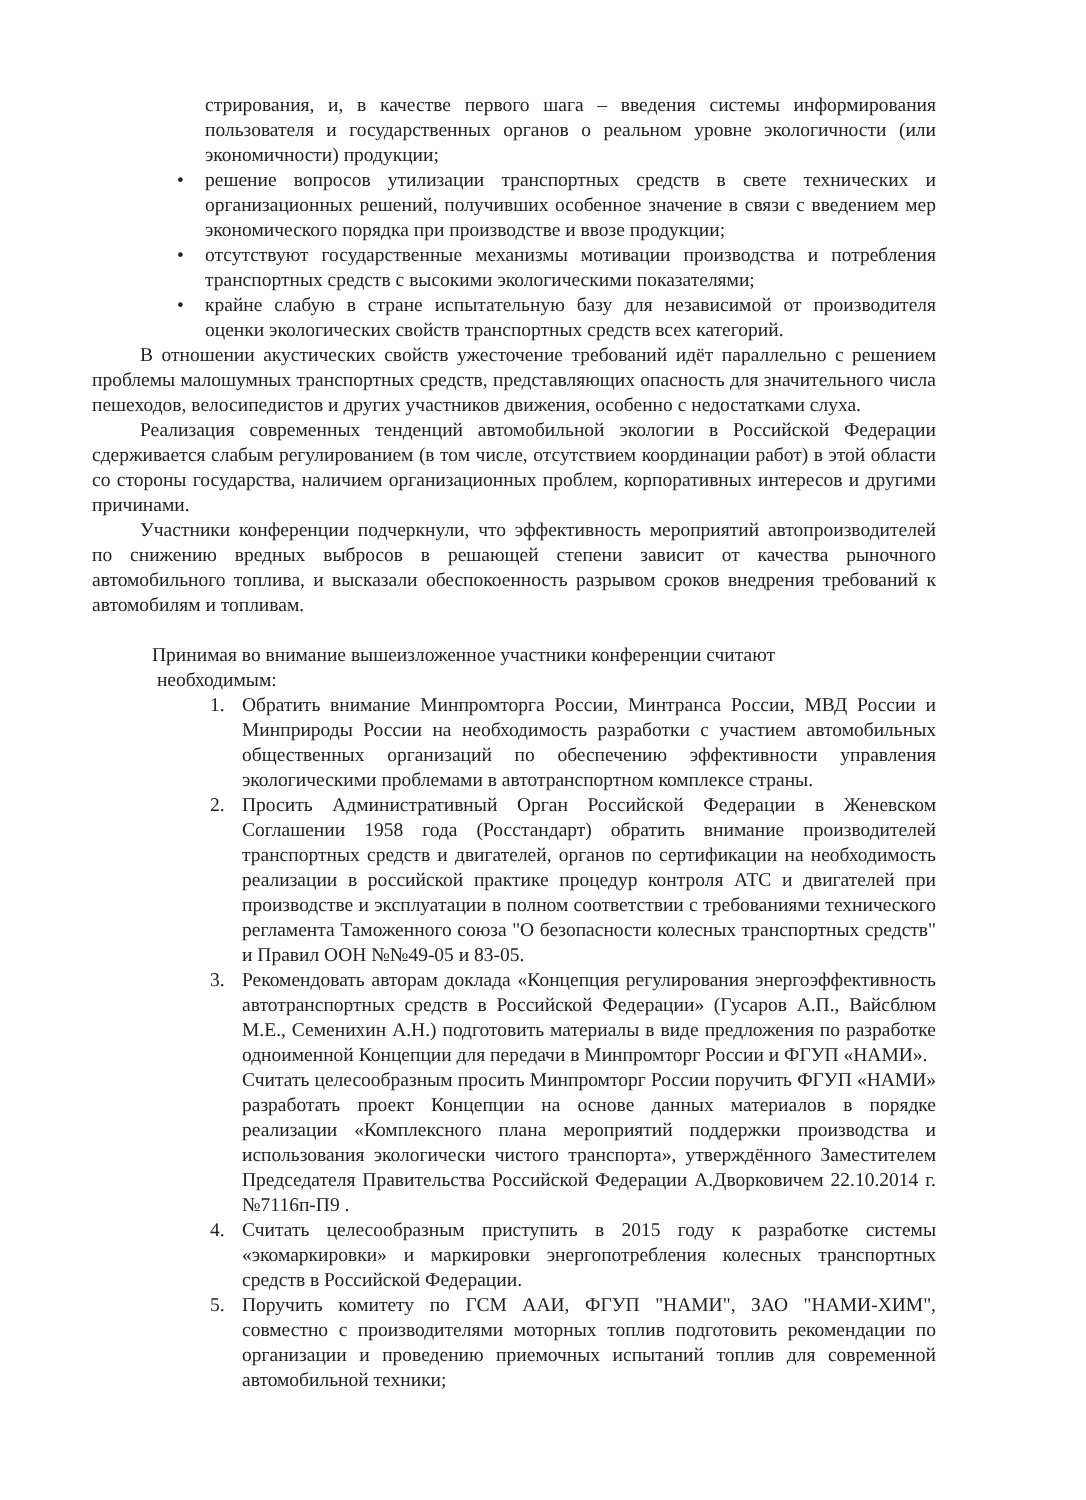стрирования, и, в качестве первого шага – введения системы информирования пользователя и государственных органов о реальном уровне экологичности (или экономичности) продукции;
• решение вопросов утилизации транспортных средств в свете технических и организационных решений, получивших особенное значение в связи с введением мер экономического порядка при производстве и ввозе продукции;
• отсутствуют государственные механизмы мотивации производства и потребления транспортных средств с высокими экологическими показателями;
• крайне слабую в стране испытательную базу для независимой от производителя оценки экологических свойств транспортных средств всех категорий.
В отношении акустических свойств ужесточение требований идёт параллельно с решением проблемы малошумных транспортных средств, представляющих опасность для значительного числа пешеходов, велосипедистов и других участников движения, особенно с недостатками слуха.
Реализация современных тенденций автомобильной экологии в Российской Федерации сдерживается слабым регулированием (в том числе, отсутствием координации работ) в этой области со стороны государства, наличием организационных проблем, корпоративных интересов и другими причинами.
Участники конференции подчеркнули, что эффективность мероприятий автопроизводителей по снижению вредных выбросов в решающей степени зависит от качества рыночного автомобильного топлива, и высказали обеспокоенность разрывом сроков внедрения требований к автомобилям и топливам.
Принимая во внимание вышеизложенное участники конференции считают
необходимым:
1. Обратить внимание Минпромторга России, Минтранса России, МВД России и Минприроды России на необходимость разработки с участием автомобильных общественных организаций по обеспечению эффективности управления экологическими проблемами в автотранспортном комплексе страны.
2. Просить Административный Орган Российской Федерации в Женевском Соглашении 1958 года (Росстандарт) обратить внимание производителей транспортных средств и двигателей, органов по сертификации на необходимость реализации в российской практике процедур контроля АТС и двигателей при производстве и эксплуатации в полном соответствии с требованиями технического регламента Таможенного союза "О безопасности колесных транспортных средств" и Правил ООН №№49-05 и 83-05.
3. Рекомендовать авторам доклада «Концепция регулирования энергоэффективность автотранспортных средств в Российской Федерации» (Гусаров А.П., Вайсблюм М.Е., Семенихин А.Н.) подготовить материалы в виде предложения по разработке одноименной Концепции для передачи в Минпромторг России и ФГУП «НАМИ».
Считать целесообразным просить Минпромторг России поручить ФГУП «НАМИ» разработать проект Концепции на основе данных материалов в порядке реализации «Комплексного плана мероприятий поддержки производства и использования экологически чистого транспорта», утверждённого Заместителем Председателя Правительства Российской Федерации А.Дворковичем 22.10.2014 г. №7116п-П9 .
4. Считать целесообразным приступить в 2015 году к разработке системы «экомаркировки» и маркировки энергопотребления колесных транспортных средств в Российской Федерации.
5. Поручить комитету по ГСМ ААИ, ФГУП "НАМИ", ЗАО "НАМИ-ХИМ", совместно с производителями моторных топлив подготовить рекомендации по организации и проведению приемочных испытаний топлив для современной автомобильной техники;